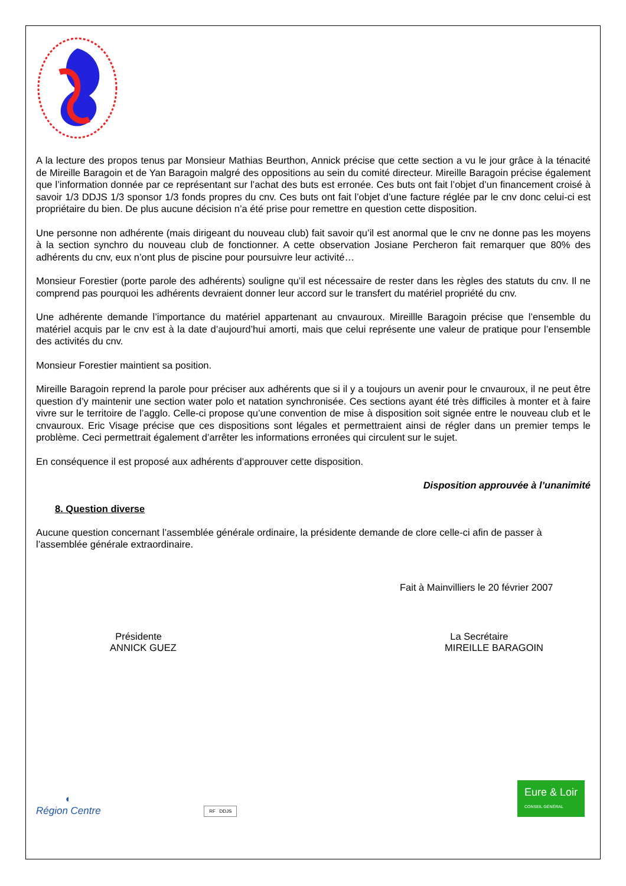A la lecture des propos tenus par Monsieur Mathias Beurthon, Annick précise que cette section a vu le jour grâce à la ténacité de Mireille Baragoin et de Yan Baragoin malgré des oppositions au sein du comité directeur. Mireille Baragoin précise également que l’information donnée par ce représentant sur l’achat des buts est erronée. Ces buts ont fait l’objet d’un financement croisé à savoir 1/3 DDJS 1/3 sponsor 1/3 fonds propres du cnv. Ces buts ont fait l’objet d’une facture réglée par le cnv donc celui-ci est propriétaire du bien. De plus aucune décision n’a été prise pour remettre en question cette disposition.
Une personne non adhérente (mais dirigeant du nouveau club) fait savoir qu’il est anormal que le cnv ne donne pas les moyens à la section synchro du nouveau club de fonctionner. A cette observation Josiane Percheron fait remarquer que 80% des adhérents du cnv, eux n’ont plus de piscine pour poursuivre leur activité…
Monsieur Forestier (porte parole des adhérents) souligne qu’il est nécessaire de rester dans les règles des statuts du cnv. Il ne comprend pas pourquoi les adhérents devraient donner leur accord sur le transfert du matériel propriété du cnv.
Une adhérente demande l’importance du matériel appartenant au cnvauroux. Mireillle Baragoin précise que l’ensemble du matériel acquis par le cnv est à la date d’aujourd’hui amorti, mais que celui représente une valeur de pratique pour l’ensemble des activités du cnv.
Monsieur Forestier maintient sa position.
Mireille Baragoin reprend la parole pour préciser aux adhérents que si il y a toujours un avenir pour le cnvauroux, il ne peut être question d’y maintenir une section water polo et natation synchronisée. Ces sections ayant été très difficiles à monter et à faire vivre sur le territoire de l’agglo. Celle-ci propose qu’une convention de mise à disposition soit signée entre le nouveau club et le cnvauroux. Eric Visage précise que ces dispositions sont légales et permettraient ainsi de régler dans un premier temps le problème. Ceci permettrait également d’arrêter les informations erronées qui circulent sur le sujet.
En conséquence il est proposé aux adhérents d’approuver cette disposition.
Disposition approuvée à l’unanimité
8. Question diverse
Aucune question concernant l’assemblée générale ordinaire, la présidente demande de clore celle-ci afin de passer à l’assemblée générale extraordinaire.
Fait à Mainvilliers le 20 février 2007
Présidente
ANNICK GUEZ
La Secrétaire
MIREILLE BARAGOIN
◐
Région Centre
RF DDJS
Eure & Loir
CONSEIL GÉNÉRAL